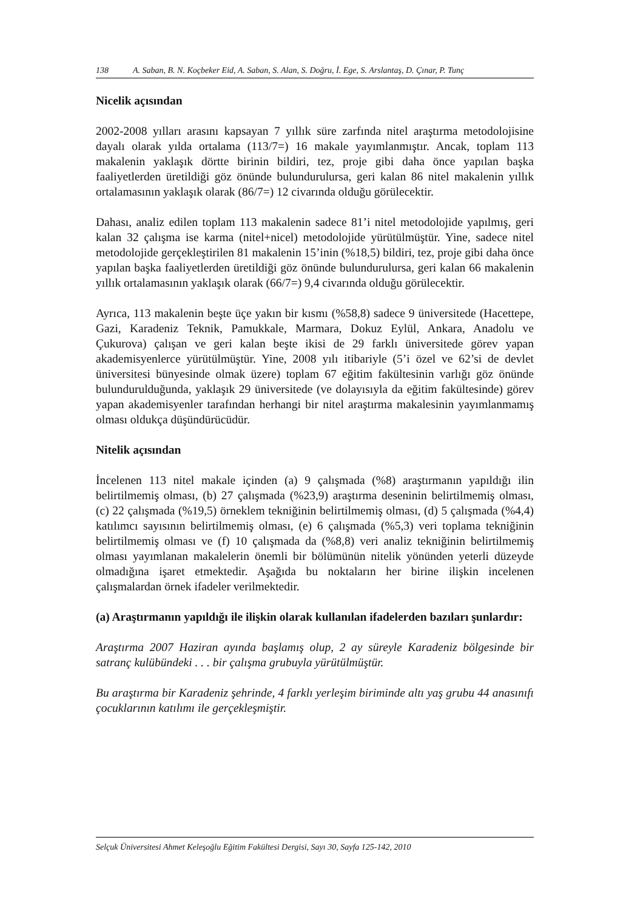138 A. Saban, B. N. Koçbeker Eid, A. Saban, S. Alan, S. Doğru, İ. Ege, S. Arslantaş, D. Çınar, P. Tunç
Nicelik açısından
2002-2008 yılları arasını kapsayan 7 yıllık süre zarfında nitel araştırma metodolojisine dayalı olarak yılda ortalama (113/7=) 16 makale yayımlanmıştır. Ancak, toplam 113 makalenin yaklaşık dörtte birinin bildiri, tez, proje gibi daha önce yapılan başka faaliyetlerden üretildiği göz önünde bulundurulursa, geri kalan 86 nitel makalenin yıllık ortalamasının yaklaşık olarak (86/7=) 12 civarında olduğu görülecektir.
Dahası, analiz edilen toplam 113 makalenin sadece 81’i nitel metodolojide yapılmış, geri kalan 32 çalışma ise karma (nitel+nicel) metodolojide yürütülmüştür. Yine, sadece nitel metodolojide gerçekleştirilen 81 makalenin 15’inin (%18,5) bildiri, tez, proje gibi daha önce yapılan başka faaliyetlerden üretildiği göz önünde bulundurulursa, geri kalan 66 makalenin yıllık ortalamasının yaklaşık olarak (66/7=) 9,4 civarında olduğu görülecektir.
Ayrıca, 113 makalenin beşte üçe yakın bir kısmı (%58,8) sadece 9 üniversitede (Hacettepe, Gazi, Karadeniz Teknik, Pamukkale, Marmara, Dokuz Eylül, Ankara, Anadolu ve Çukurova) çalışan ve geri kalan beşte ikisi de 29 farklı üniversitede görev yapan akademisyenlerce yürütülmüştür. Yine, 2008 yılı itibariyle (5’i özel ve 62’si de devlet üniversitesi bünyesinde olmak üzere) toplam 67 eğitim fakültesinin varlığı göz önünde bulundurulduğunda, yaklaşık 29 üniversitede (ve dolayısıyla da eğitim fakültesinde) görev yapan akademisyenler tarafından herhangi bir nitel araştırma makalesinin yayımlanmamış olması oldukça düşündürücüdür.
Nitelik açısından
İncelenen 113 nitel makale içinden (a) 9 çalışmada (%8) araştırmanın yapıldığı ilin belirtilmemiş olması, (b) 27 çalışmada (%23,9) araştırma deseninin belirtilmemiş olması, (c) 22 çalışmada (%19,5) örneklem tekniğinin belirtilmemiş olması, (d) 5 çalışmada (%4,4) katılımcı sayısının belirtilmemiş olması, (e) 6 çalışmada (%5,3) veri toplama tekniğinin belirtilmemiş olması ve (f) 10 çalışmada da (%8,8) veri analiz tekniğinin belirtilmemiş olması yayımlanan makalelerin önemli bir bölümünün nitelik yönünden yeterli düzeyde olmadığına işaret etmektedir. Aşağıda bu noktaların her birine ilişkin incelenen çalışmalardan örnek ifadeler verilmektedir.
(a) Araştırmanın yapıldığı ile ilişkin olarak kullanılan ifadelerden bazıları şunlardır:
Araştırma 2007 Haziran ayında başlamış olup, 2 ay süreyle Karadeniz bölgesinde bir satranç kulübündeki . . . bir çalışma grubuyla yürütülmüştür.
Bu araştırma bir Karadeniz şehrinde, 4 farklı yerleşim biriminde altı yaş grubu 44 anasınıfı çocuklarının katılımı ile gerçekleşmiştir.
Selçuk Üniversitesi Ahmet Keleşoğlu Eğitim Fakültesi Dergisi, Sayı 30, Sayfa 125-142, 2010